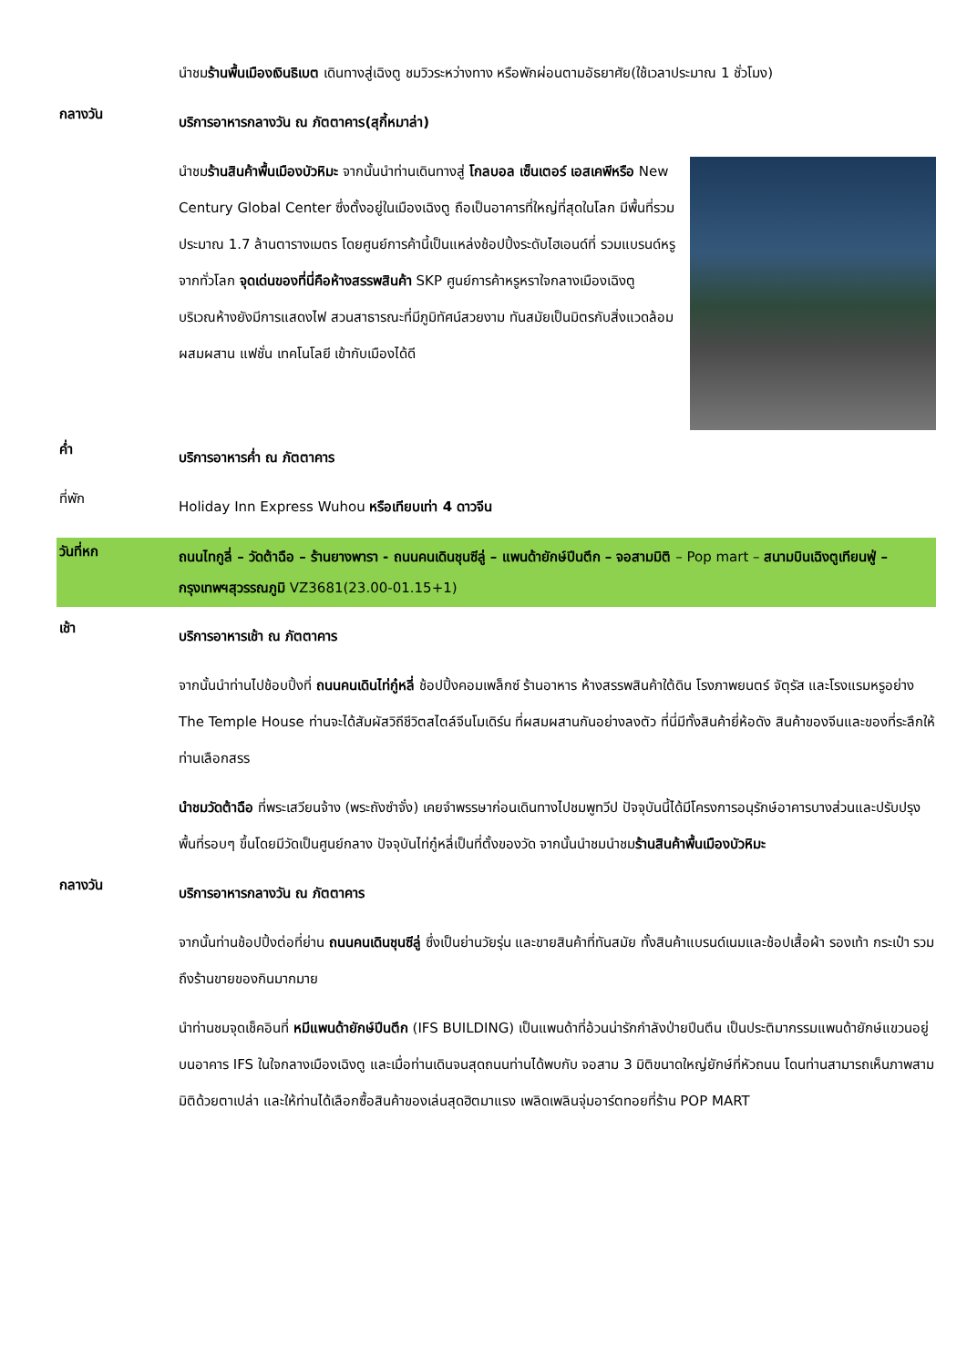นำชมร้านพื้นเมืองเงินธิเบต เดินทางสู่เฉิงตู ชมวิวระหว่างทาง หรือพักผ่อนตามอัธยาศัย(ใช้เวลาประมาณ 1 ชั่วโมง)
กลางวัน
บริการอาหารกลางวัน ณ ภัตตาคาร(สุกี้หมาล่า)
นำชมร้านสินค้าพื้นเมืองบัวหิมะ จากนั้นนำท่านเดินทางสู่ โกลบอล เซ็นเตอร์ เอสเคพีหรือ New Century Global Center ซึ่งตั้งอยู่ในเมืองเฉิงตู ถือเป็นอาคารที่ใหญ่ที่สุดในโลก มีพื้นที่รวมประมาณ 1.7 ล้านตารางเมตร โดยศูนย์การค้านี้เป็นแหล่งช้อปปิ้งระดับไฮเอนด์ที่ รวมแบรนด์หรูจากทั่วโลก จุดเด่นของที่นี่คือห้างสรรพสินค้า SKP ศูนย์การค้าหรูหราใจกลางเมืองเฉิงตู บริเวณห้างยังมีการแสดงไฟ สวนสาธารณะที่มีภูมิทัศน์สวยงาม ทันสมัยเป็นมิตรกับสิ่งแวดล้อมผสมผสาน แฟชั่น เทคโนโลยี เข้ากับเมืองได้ดี
ค่ำ
บริการอาหารค่ำ ณ ภัตตาคาร
ที่พัก
Holiday Inn Express Wuhou หรือเทียบเท่า 4 ดาวจีน
วันที่หก
ถนนไทกูลี่ – วัดต้าฉือ – ร้านยางพารา - ถนนคนเดินชุนซีลู่ – แพนด้ายักษ์ปีนตึก – จอสามมิติ – Pop mart – สนามบินเฉิงตูเทียนฟู่ – กรุงเทพฯสุวรรณภูมิ VZ3681(23.00-01.15+1)
เช้า
บริการอาหารเช้า ณ ภัตตาคาร
จากนั้นนำท่านไปช้อบปิ้งที่ ถนนคนเดินไท่กู๋หลี่ ช้อปปิ้งคอมเพล็กซ์ ร้านอาหาร ห้างสรรพสินค้าใต้ดิน โรงภาพยนตร์ จัตุรัส และโรงแรมหรูอย่าง The Temple House ท่านจะได้สัมผัสวิถีชีวิตสไตล์จีนโมเดิร์น ที่ผสมผสานกันอย่างลงตัว ที่นี่มีทั้งสินค้ายี่ห้อดัง สินค้าของจีนและของที่ระลึกให้ท่านเลือกสรร
นำชมวัดต้าฉือ ที่พระเสวียนจ้าง (พระถังซำจั๋ง) เคยจำพรรษาก่อนเดินทางไปชมพูทวีป ปัจจุบันนี้ได้มีโครงการอนุรักษ์อาคารบางส่วนและปรับปรุงพื้นที่รอบๆ ขึ้นโดยมีวัดเป็นศูนย์กลาง ปัจจุบันไท่กู๋หลี่เป็นที่ตั้งของวัด จากนั้นนำชมนำชมร้านสินค้าพื้นเมืองบัวหิมะ
กลางวัน
บริการอาหารกลางวัน ณ ภัตตาคาร
จากนั้นท่านช้อปปิ้งต่อที่ย่าน ถนนคนเดินชุนซีลู่ ซึ่งเป็นย่านวัยรุ่น และขายสินค้าที่ทันสมัย ทั้งสินค้าแบรนด์เนมและช้อปเสื้อผ้า รองเท้า กระเป๋า รวมถึงร้านขายของกินมากมาย
นำท่านชมจุดเช็คอินที่ หมีแพนด้ายักษ์ปีนตึก (IFS BUILDING) เป็นแพนด้าที่อ้วนน่ารักกำลังป่ายปีนตึน เป็นประติมากรรมแพนด้ายักษ์แขวนอยู่บนอาคาร IFS ในใจกลางเมืองเฉิงตู และเมื่อท่านเดินจนสุดถนนท่านได้พบกับ จอสาม 3 มิติขนาดใหญ่ยักษ์ที่หัวถนน โดนท่านสามารถเห็นภาพสามมิติด้วยตาเปล่า และให้ท่านได้เลือกซื้อสินค้าของเล่นสุดฮิตมาแรง เพลิดเพลินจุ่มอาร์ตทอยที่ร้าน POP MART